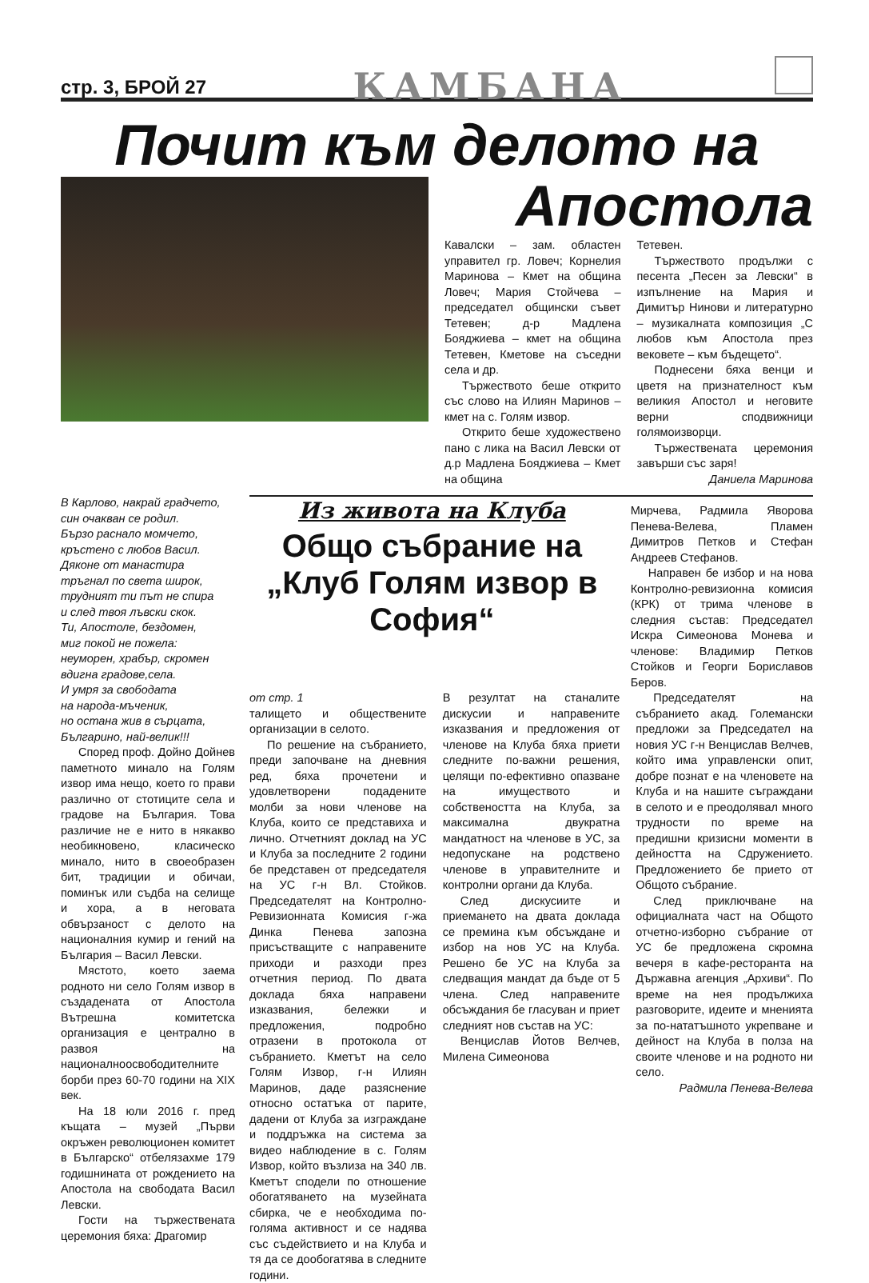стр. 3, БРОЙ 27 КАМБАНА
Почит към делото на
Апостола
Кавалски – зам. областен управител гр. Ловеч; Корнелия Маринова – Кмет на община Ловеч; Мария Стойчева – председател общински съвет Тетевен; д-р Мадлена Бояджиева – кмет на община Тетевен, Кметове на съседни села и др.
Тържеството беше открито със слово на Илиян Маринов – кмет на с. Голям извор.
Открито беше художествено пано с лика на Васил Левски от д.р Мадлена Бояджиева – Кмет на община
Тетевен.
Тържеството продължи с песента „Песен за Левски“ в изпълнение на Мария и Димитър Нинови и литературно – музикалната композиция „С любов към Апостола през вековете – към бъдещето“.
Поднесени бяха венци и цветя на признателност към великия Апостол и неговите верни сподвижници голямоизворци.
Тържествената церемония завърши със заря!
Даниела Маринова
В Карлово, накрай градчето,
син очакван се родил.
Бързо раснало момчето,
кръстено с любов Васил.
Дяконе от манастира
тръгнал по света широк,
трудният ти път не спира
и след твоя лъвски скок.
Ти, Апостоле, бездомен,
миг покой не пожела:
неуморен, храбър, скромен
вдигна градове,села.
И умря за свободата
на народа-мъченик,
но остана жив в сърцата,
Българино, най-велик!!!
Според проф. Дойно Дойнев паметното минало на Голям извор има нещо, което го прави различно от стотиците села и градове на България. Това различие не е нито в някакво необикновено, класическо минало, нито в своеобразен бит, традиции и обичаи, поминък или съдба на селище и хора, а в неговата обвързаност с делото на националния кумир и гений на България – Васил Левски.
Мястото, което заема родното ни село Голям извор в създадената от Апостола Вътрешна комитетска организация е централно в развоя на националноосвободителните борби през 60-70 години на XIX век.
На 18 юли 2016 г. пред къщата – музей „Първи окръжен революционен комитет в Българско“ отбелязахме 179 годишнината от рождението на Апостола на свободата Васил Левски.
Гости на тържествената церемония бяха: Драгомир
Из живота на Клуба
Общо събрание на „Клуб Голям извор в София“
Мирчева, Радмила Яворова Пенева-Велева, Пламен Димитров Петков и Стефан Андреев Стефанов.
Направен бе избор и на нова Контролно-ревизионна комисия (КРК) от трима членове в следния състав: Председател Искра Симеонова Монева и членове: Владимир Петков Стойков и Георги Бориславов Беров.
от стр. 1
талището и обществените организации в селото.
По решение на събранието, преди започване на дневния ред, бяха прочетени и удовлетворени подадените молби за нови членове на Клуба, които се представиха и лично. Отчетният доклад на УС и Клуба за последните 2 години бе представен от председателя на УС г-н Вл. Стойков. Председателят на Контролно-Ревизионната Комисия г-жа Динка Пенева запозна присъстващите с направените приходи и разходи през отчетния период. По двата доклада бяха направени изказвания, бележки и предложения, подробно отразени в протокола от събранието. Кметът на село Голям Извор, г-н Илиян Маринов, даде разяснение относно остатъка от парите, дадени от Клуба за изграждане и поддръжка на система за видео наблюдение в с. Голям Извор, който възлиза на 340 лв. Кметът сподели по отношение обогатяването на музейната сбирка, че е необходима по-голяма активност и се надява със съдействието и на Клуба и тя да се дообогатява в следните години.
В резултат на станалите дискусии и направените изказвания и предложения от членове на Клуба бяха приети следните по-важни решения, целящи по-ефективно опазване на имуществото и собствеността на Клуба, за максимална двукратна мандатност на членове в УС, за недопускане на родствено членове в управителните и контролни органи да Клуба.
След дискусиите и приемането на двата доклада се премина към обсъждане и избор на нов УС на Клуба. Решено бе УС на Клуба за следващия мандат да бъде от 5 члена. След направените обсъждания бе гласуван и приет следният нов състав на УС:
Венцислав Йотов Велчев, Милена Симеонова
Председателят на събранието акад. Големански предложи за Председател на новия УС г-н Венцислав Велчев, който има управленски опит, добре познат е на членовете на Клуба и на нашите съграждани в селото и е преодолявал много трудности по време на предишни кризисни моменти в дейността на Сдружението. Предложението бе прието от Общото събрание.
След приключване на официалната част на Общото отчетно-изборно събрание от УС бе предложена скромна вечеря в кафе-ресторанта на Държавна агенция „Архиви“. По време на нея продължиха разговорите, идеите и мненията за по-нататъшното укрепване и дейност на Клуба в полза на своите членове и на родното ни село.
Радмила Пенева-Велева